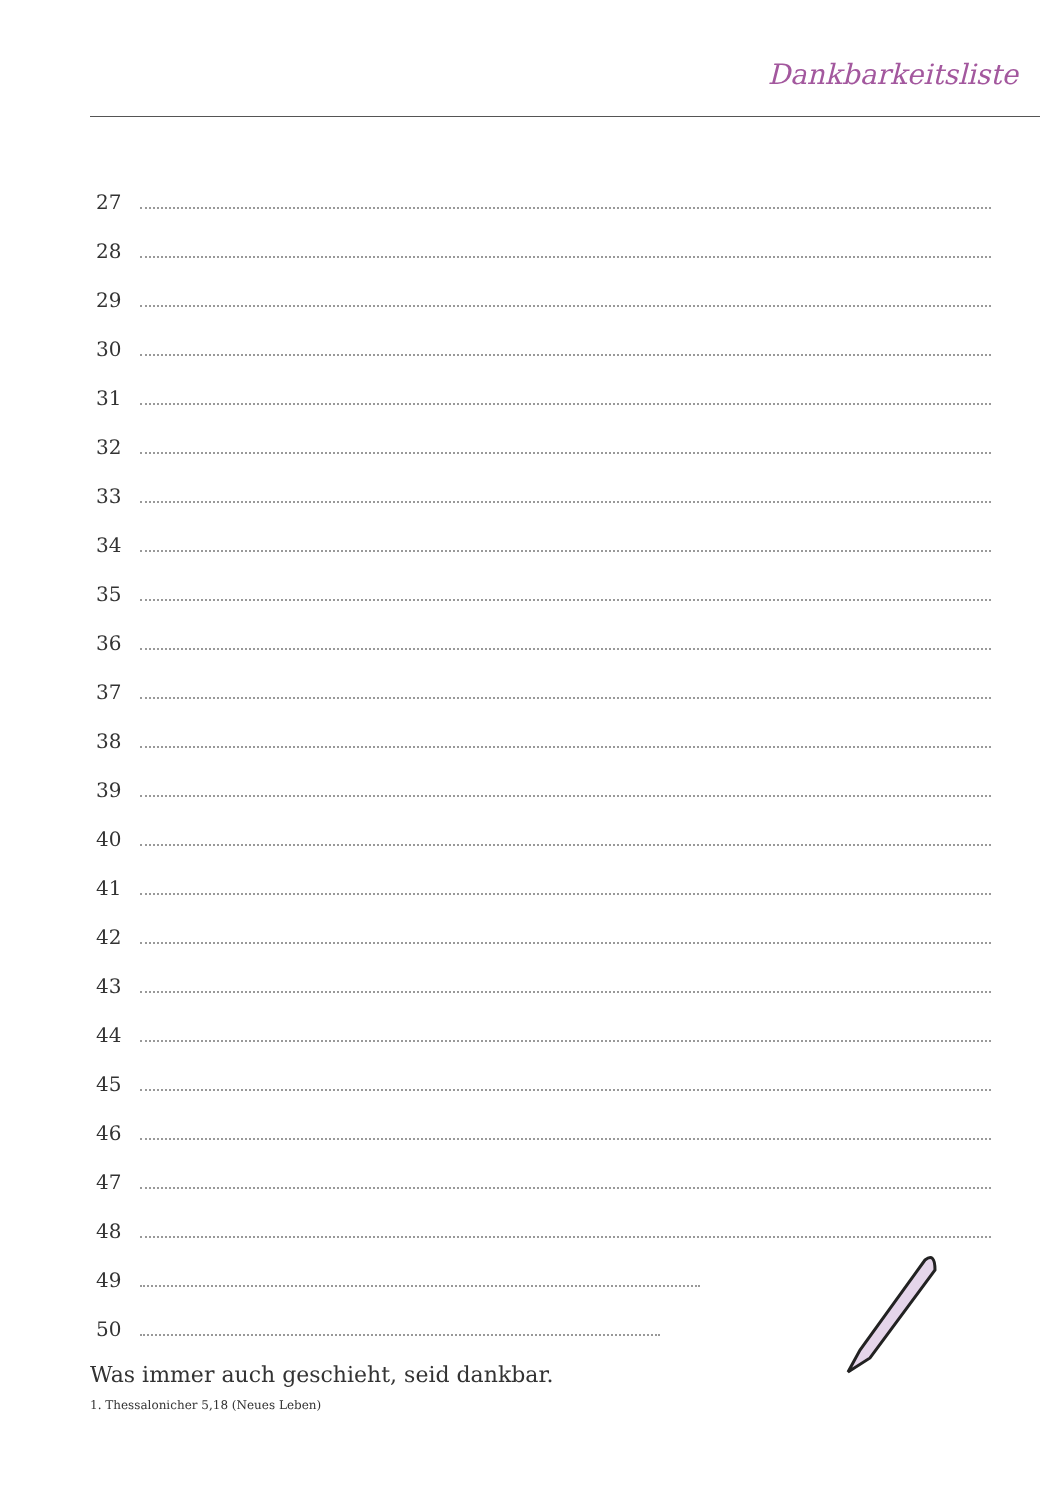Dankbarkeitsliste
27
28
29
30
31
32
33
34
35
36
37
38
39
40
41
42
43
44
45
46
47
48
49
50
Was immer auch geschieht, seid dankbar.
1. Thessalonicher 5,18 (Neues Leben)